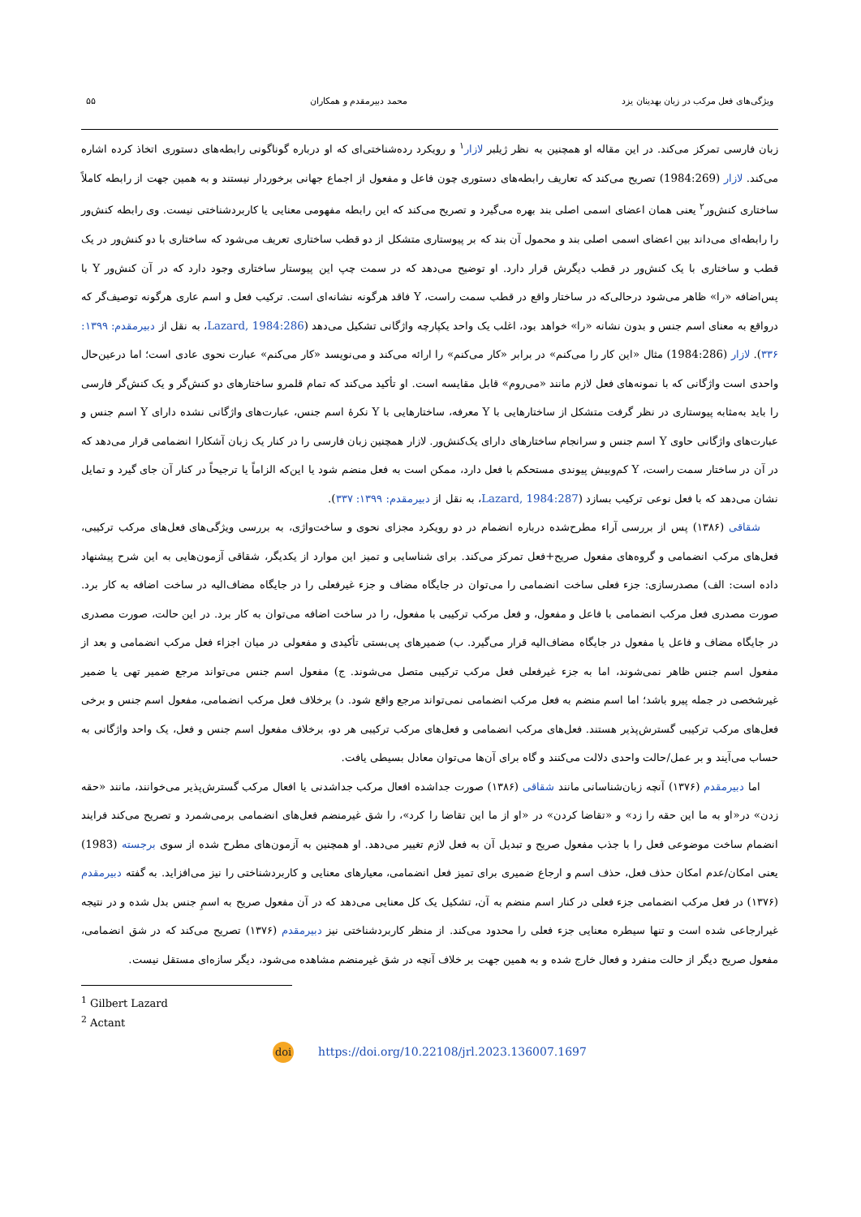ویژگی‌های فعل مرکب در زبان بهدینان یزد محمد دبیرمقدم و همکاران ۵۵
زبان فارسی تمرکز می‌کند. در این مقاله او همچنین به نظر ژیلبر لازار<sup>۱</sup> و رویکرد رده‌شناختی‌ای که او درباره گوناگونی رابطه‌های دستوری اتخاذ کرده اشاره می‌کند. لازار (1984:269) تصریح می‌کند که تعاریف رابطه‌های دستوری چون فاعل و مفعول از اجماع جهانی برخوردار نیستند و به همین جهت از رابطه کاملاً ساختاری کنش‌ور<sup>۲</sup> یعنی همان اعضای اسمی اصلی بند بهره می‌گیرد و تصریح می‌کند که این رابطه مفهومی معنایی یا کاربردشناختی نیست. وی رابطه کنش‌ور را رابطه‌ای می‌داند بین اعضای اسمی اصلی بند و محمول آن بند که بر پیوستاری متشکل از دو قطب ساختاری تعریف می‌شود که ساختاری با دو کنش‌ور در یک قطب و ساختاری با یک کنش‌ور در قطب دیگرش قرار دارد. او توضیح می‌دهد که در سمت چپ این پیوستار ساختاری وجود دارد که در آن کنش‌ور Y با پس‌اضافه «را» ظاهر می‌شود درحالی‌که در ساختار واقع در قطب سمت راست، Y فاقد هرگونه نشانه‌ای است. ترکیب فعل و اسم عاری هرگونه توصیف‌گر که درواقع به معنای اسم جنس و بدون نشانه «را» خواهد بود، اغلب یک واحد یکپارچه واژگانی تشکیل می‌دهد (Lazard, 1984:286، به نقل از دبیرمقدم: ۱۳۹۹: ۳۳۶). لازار (1984:286) مثال «این کار را می‌کنم» در برابر «کار می‌کنم» را ارائه می‌کند و می‌نویسد «کار می‌کنم» عبارت نحوی عادی است؛ اما درعین‌حال واحدی است واژگانی که با نمونه‌های فعل لازم مانند «می‌روم» قابل مقایسه است. او تأکید می‌کند که تمام قلمرو ساختارهای دو کنش‌گر و یک کنش‌گر فارسی را باید به‌مثابه پیوستاری در نظر گرفت متشکل از ساختارهایی با Y معرفه، ساختارهایی با Y نکرهٔ اسم جنس، عبارت‌های واژگانی نشده دارای Y اسم جنس و عبارت‌های واژگانی حاوی Y اسم جنس و سرانجام ساختارهای دارای یک‌کنش‌ور. لازار همچنین زبان فارسی را در کنار یک زبان آشکارا انضمامی قرار می‌دهد که در آن در ساختار سمت راست، Y کم‌وبیش پیوندی مستحکم با فعل دارد، ممکن است به فعل منضم شود یا این‌که الزاماً یا ترجیحاً در کنار آن جای گیرد و تمایل نشان می‌دهد که با فعل نوعی ترکیب بسازد (Lazard, 1984:287، به نقل از دبیرمقدم: ۱۳۹۹: ۳۳۷).
شقاقی (۱۳۸۶) پس از بررسی آراء مطرح‌شده درباره انضمام در دو رویکرد مجزای نحوی و ساخت‌واژی، به بررسی ویژگی‌های فعل‌های مرکب ترکیبی، فعل‌های مرکب انضمامی و گروه‌های مفعول صریح+فعل تمرکز می‌کند. برای شناسایی و تمیز این موارد از یکدیگر، شقاقی آزمون‌هایی به این شرح پیشنهاد داده است: الف) مصدرسازی: جزء فعلی ساخت انضمامی را می‌توان در جایگاه مضاف و جزء غیرفعلی را در جایگاه مضاف‌الیه در ساخت اضافه به کار برد. صورت مصدری فعل مرکب انضمامی با فاعل و مفعول، و فعل مرکب ترکیبی با مفعول، را در ساخت اضافه می‌توان به کار برد. در این حالت، صورت مصدری در جایگاه مضاف و فاعل یا مفعول در جایگاه مضاف‌الیه قرار می‌گیرد. ب) ضمیرهای پی‌بستی تأکیدی و مفعولی در میان اجزاء فعل مرکب انضمامی و بعد از مفعول اسم جنس ظاهر نمی‌شوند، اما به جزء غیرفعلی فعل مرکب ترکیبی متصل می‌شوند. ج) مفعول اسم جنس می‌تواند مرجع ضمیر تهی یا ضمیر غیرشخصی در جمله پیرو باشد؛ اما اسم منضم به فعل مرکب انضمامی نمی‌تواند مرجع واقع شود. د) برخلاف فعل مرکب انضمامی، مفعول اسم جنس و برخی فعل‌های مرکب ترکیبی گسترش‌پذیر هستند. فعل‌های مرکب انضمامی و فعل‌های مرکب ترکیبی هر دو، برخلاف مفعول اسم جنس و فعل، یک واحد واژگانی به حساب می‌آیند و بر عمل/حالت واحدی دلالت می‌کنند و گاه برای آن‌ها می‌توان معادل بسیطی یافت.
اما دبیرمقدم (۱۳۷۶) آنچه زبان‌شناسانی مانند شقاقی (۱۳۸۶) صورت جداشده افعال مرکب جداشدنی یا افعال مرکب گسترش‌پذیر می‌خوانند، مانند «حقه زدن» در«او به ما این حقه را زد» و «تقاضا کردن» در «او از ما این تقاضا را کرد»، را شق غیرمنضم فعل‌های انضمامی برمی‌شمرد و تصریح می‌کند فرایند انضمام ساخت موضوعی فعل را با جذب مفعول صریح و تبدیل آن به فعل لازم تغییر می‌دهد. او همچنین به آزمون‌های مطرح شده از سوی برجسته (1983) یعنی امکان/عدم امکان حذف فعل، حذف اسم و ارجاع ضمیری برای تمیز فعل انضمامی، معیارهای معنایی و کاربردشناختی را نیز می‌افزاید. به گفته دبیرمقدم (۱۳۷۶) در فعل مرکب انضمامی جزء فعلی در کنار اسم منضم به آن، تشکیل یک کل معنایی می‌دهد که در آن مفعول صریح به اسمِ جنس بدل شده و در نتیجه غیرارجاعی شده است و تنها سیطره معنایی جزء فعلی را محدود می‌کند. از منظر کاربردشناختی نیز دبیرمقدم (۱۳۷۶) تصریح می‌کند که در شق انضمامی، مفعول صریح دیگر از حالت منفرد و فعال خارج شده و به همین جهت بر خلاف آنچه در شق غیرمنضم مشاهده می‌شود، دیگر سازه‌ای مستقل نیست.
<sup>1</sup> Gilbert Lazard
<sup>2</sup> Actant
doi https://doi.org/10.22108/jrl.2023.136007.1697